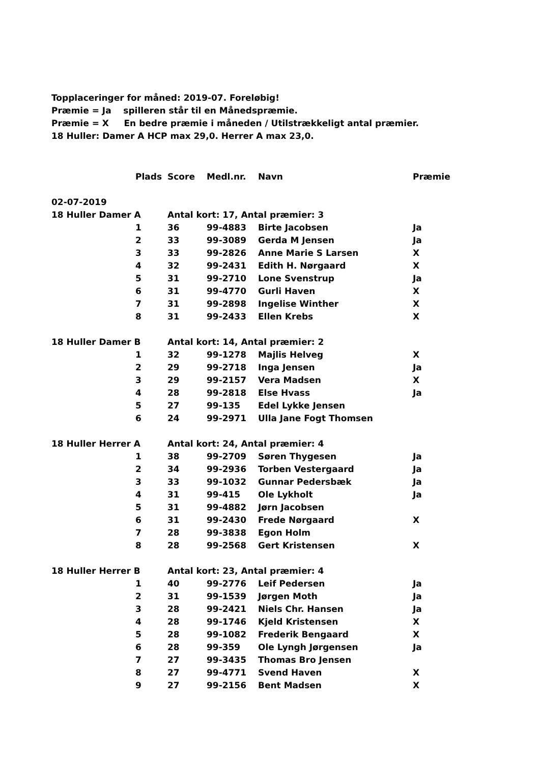Topplaceringer for måned: 2019-07. Foreløbig!
Præmie = Ja spilleren står til en Månedspræmie.
Præmie = X En bedre præmie i måneden / Utilstrækkeligt antal præmier.
18 Huller: Damer A HCP max 29,0. Herrer A max 23,0.
| | Plads | Score | Medl.nr. | Navn | Præmie |
| --- | --- | --- | --- | --- | --- |
| 02-07-2019 | | | | | |
| 18 Huller Damer A | | Antal kort: 17, Antal præmier: 3 | | | |
| | 1 | 36 | 99-4883 | Birte Jacobsen | Ja |
| | 2 | 33 | 99-3089 | Gerda M Jensen | Ja |
| | 3 | 33 | 99-2826 | Anne Marie S Larsen | X |
| | 4 | 32 | 99-2431 | Edith H. Nørgaard | X |
| | 5 | 31 | 99-2710 | Lone Svenstrup | Ja |
| | 6 | 31 | 99-4770 | Gurli Haven | X |
| | 7 | 31 | 99-2898 | Ingelise Winther | X |
| | 8 | 31 | 99-2433 | Ellen Krebs | X |
| 18 Huller Damer B | | Antal kort: 14, Antal præmier: 2 | | | |
| | 1 | 32 | 99-1278 | Majlis Helveg | X |
| | 2 | 29 | 99-2718 | Inga Jensen | Ja |
| | 3 | 29 | 99-2157 | Vera Madsen | X |
| | 4 | 28 | 99-2818 | Else Hvass | Ja |
| | 5 | 27 | 99-135 | Edel Lykke Jensen | |
| | 6 | 24 | 99-2971 | Ulla Jane Fogt Thomsen | |
| 18 Huller Herrer A | | Antal kort: 24, Antal præmier: 4 | | | |
| | 1 | 38 | 99-2709 | Søren Thygesen | Ja |
| | 2 | 34 | 99-2936 | Torben Vestergaard | Ja |
| | 3 | 33 | 99-1032 | Gunnar Pedersbæk | Ja |
| | 4 | 31 | 99-415 | Ole Lykholt | Ja |
| | 5 | 31 | 99-4882 | Jørn Jacobsen | |
| | 6 | 31 | 99-2430 | Frede Nørgaard | X |
| | 7 | 28 | 99-3838 | Egon Holm | |
| | 8 | 28 | 99-2568 | Gert Kristensen | X |
| 18 Huller Herrer B | | Antal kort: 23, Antal præmier: 4 | | | |
| | 1 | 40 | 99-2776 | Leif Pedersen | Ja |
| | 2 | 31 | 99-1539 | Jørgen Moth | Ja |
| | 3 | 28 | 99-2421 | Niels Chr. Hansen | Ja |
| | 4 | 28 | 99-1746 | Kjeld Kristensen | X |
| | 5 | 28 | 99-1082 | Frederik Bengaard | X |
| | 6 | 28 | 99-359 | Ole Lyngh Jørgensen | Ja |
| | 7 | 27 | 99-3435 | Thomas Bro Jensen | |
| | 8 | 27 | 99-4771 | Svend Haven | X |
| | 9 | 27 | 99-2156 | Bent Madsen | X |